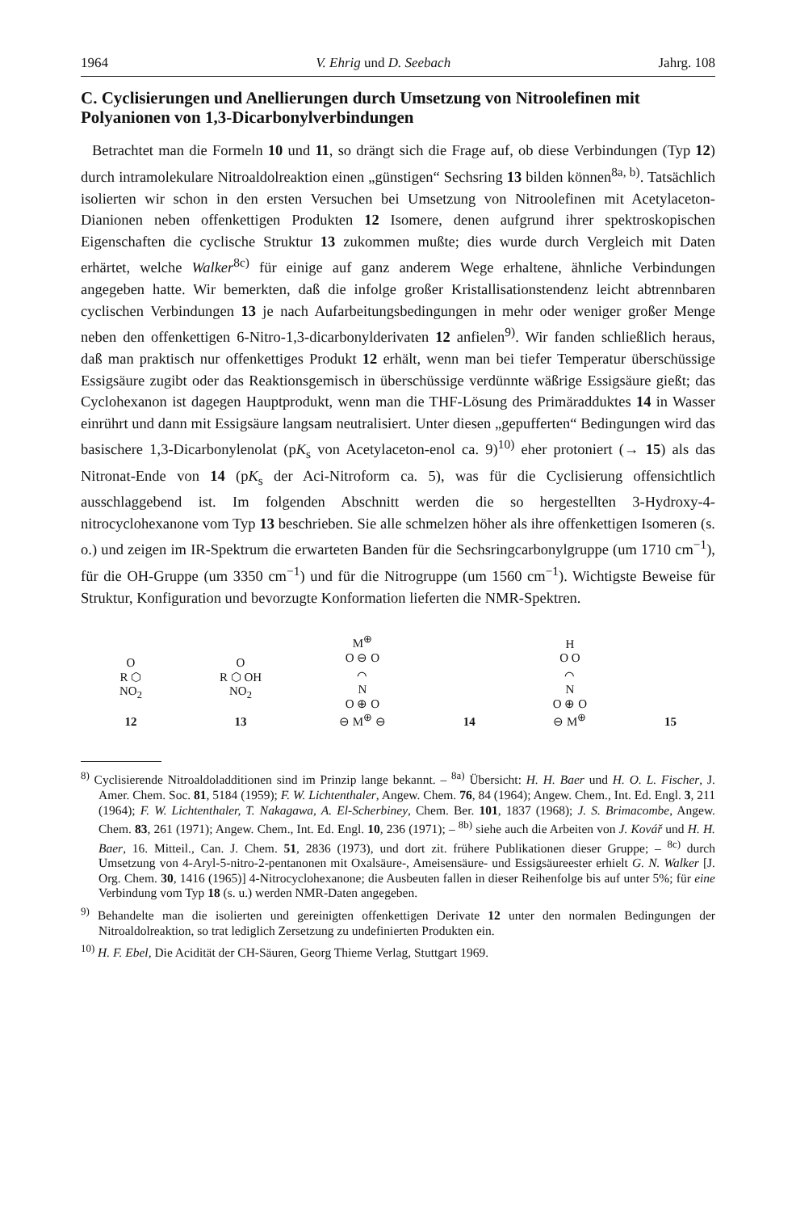1964 V. Ehrig und D. Seebach Jahrg. 108
C. Cyclisierungen und Anellierungen durch Umsetzung von Nitroolefinen mit Polyanionen von 1,3-Dicarbonylverbindungen
Betrachtet man die Formeln 10 und 11, so drängt sich die Frage auf, ob diese Verbindungen (Typ 12) durch intramolekulare Nitroaldolreaktion einen „günstigen“ Sechsring 13 bilden können<sup>8a, b)</sup>. Tatsächlich isolierten wir schon in den ersten Versuchen bei Umsetzung von Nitroolefinen mit Acetylaceton-Dianionen neben offenkettigen Produkten 12 Isomere, denen aufgrund ihrer spektroskopischen Eigenschaften die cyclische Struktur 13 zukommen mußte; dies wurde durch Vergleich mit Daten erhärtet, welche Walker<sup>8c)</sup> für einige auf ganz anderem Wege erhaltene, ähnliche Verbindungen angegeben hatte. Wir bemerkten, daß die infolge großer Kristallisationstendenz leicht abtrennbaren cyclischen Verbindungen 13 je nach Aufarbeitungsbedingungen in mehr oder weniger großer Menge neben den offenkettigen 6-Nitro-1,3-dicarbonylderivaten 12 anfielen<sup>9)</sup>. Wir fanden schließlich heraus, daß man praktisch nur offenkettiges Produkt 12 erhält, wenn man bei tiefer Temperatur überschüssige Essigsäure zugibt oder das Reaktionsgemisch in überschüssige verdünnte wäßrige Essigsäure gießt; das Cyclohexanon ist dagegen Hauptprodukt, wenn man die THF-Lösung des Primäradduktes 14 in Wasser einrührt und dann mit Essigsäure langsam neutralisiert. Unter diesen „gepufferten“ Bedingungen wird das basischere 1,3-Dicarbonylenolat (pK<sub>s</sub> von Acetylaceton-enol ca. 9)<sup>10)</sup> eher protoniert (→ 15) als das Nitronat-Ende von 14 (pK<sub>s</sub> der Aci-Nitroform ca. 5), was für die Cyclisierung offensichtlich ausschlaggebend ist. Im folgenden Abschnitt werden die so hergestellten 3-Hydroxy-4-nitrocyclohexanone vom Typ 13 beschrieben. Sie alle schmelzen höher als ihre offenkettigen Isomeren (s. o.) und zeigen im IR-Spektrum die erwarteten Banden für die Sechsringcarbonylgruppe (um 1710 cm<sup>−1</sup>), für die OH-Gruppe (um 3350 cm<sup>−1</sup>) und für die Nitrogruppe (um 1560 cm<sup>−1</sup>). Wichtigste Beweise für Struktur, Konfiguration und bevorzugte Konformation lieferten die NMR-Spektren.
O
R ⬡
NO<sub>2</sub>
12
O
R ⬡ OH
NO<sub>2</sub>
13
M<sup>⊕</sup>
O ⊖ O
⌒
N
O ⊕ O
⊖ M<sup>⊕</sup> ⊖
14
H
O O
⌒
N
O ⊕ O
⊖ M<sup>⊕</sup>
15
<sup>8)</sup> Cyclisierende Nitroaldoladditionen sind im Prinzip lange bekannt. – <sup>8a)</sup> Übersicht: H. H. Baer und H. O. L. Fischer, J. Amer. Chem. Soc. 81, 5184 (1959); F. W. Lichtenthaler, Angew. Chem. 76, 84 (1964); Angew. Chem., Int. Ed. Engl. 3, 211 (1964); F. W. Lichtenthaler, T. Nakagawa, A. El-Scherbiney, Chem. Ber. 101, 1837 (1968); J. S. Brimacombe, Angew. Chem. 83, 261 (1971); Angew. Chem., Int. Ed. Engl. 10, 236 (1971); – <sup>8b)</sup> siehe auch die Arbeiten von J. Kovář und H. H. Baer, 16. Mitteil., Can. J. Chem. 51, 2836 (1973), und dort zit. frühere Publikationen dieser Gruppe; – <sup>8c)</sup> durch Umsetzung von 4-Aryl-5-nitro-2-pentanonen mit Oxalsäure-, Ameisensäure- und Essigsäureester erhielt G. N. Walker [J. Org. Chem. 30, 1416 (1965)] 4-Nitrocyclohexanone; die Ausbeuten fallen in dieser Reihenfolge bis auf unter 5%; für eine Verbindung vom Typ 18 (s. u.) werden NMR-Daten angegeben.
<sup>9)</sup> Behandelte man die isolierten und gereinigten offenkettigen Derivate 12 unter den normalen Bedingungen der Nitroaldolreaktion, so trat lediglich Zersetzung zu undefinierten Produkten ein.
<sup>10)</sup> H. F. Ebel, Die Acidität der CH-Säuren, Georg Thieme Verlag, Stuttgart 1969.